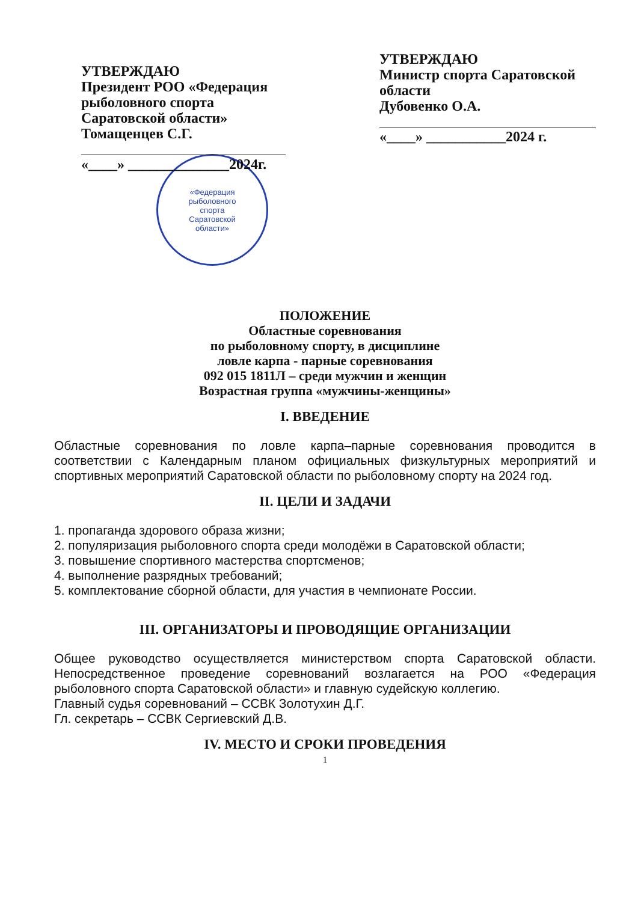УТВЕРЖДАЮ
Президент РОО «Федерация рыболовного спорта Саратовской области»
Томащенцев С.Г.
«____» ______________2024г.
УТВЕРЖДАЮ
Министр спорта Саратовской области
Дубовенко О.А.
«____» ___________2024 г.
«Федерация
рыболовного
спорта
Саратовской
области»
ПОЛОЖЕНИЕ
Областные соревнования
по рыболовному спорту, в дисциплине
ловле карпа - парные соревнования
092 015 1811Л – среди мужчин и женщин
Возрастная группа «мужчины-женщины»
I. ВВЕДЕНИЕ
Областные соревнования по ловле карпа–парные соревнования проводится в соответствии с Календарным планом официальных физкультурных мероприятий и спортивных мероприятий Саратовской области по рыболовному спорту на 2024 год.
II. ЦЕЛИ И ЗАДАЧИ
1. пропаганда здорового образа жизни;
2. популяризация рыболовного спорта среди молодёжи в Саратовской области;
3. повышение спортивного мастерства спортсменов;
4. выполнение разрядных требований;
5. комплектование сборной области, для участия в чемпионате России.
III. ОРГАНИЗАТОРЫ И ПРОВОДЯЩИЕ ОРГАНИЗАЦИИ
Общее руководство осуществляется министерством спорта Саратовской области. Непосредственное проведение соревнований возлагается на РОО «Федерация рыболовного спорта Саратовской области» и главную судейскую коллегию.
Главный судья соревнований – ССВК Золотухин Д.Г.
Гл. секретарь – ССВК Сергиевский Д.В.
IV. МЕСТО И СРОКИ ПРОВЕДЕНИЯ
1